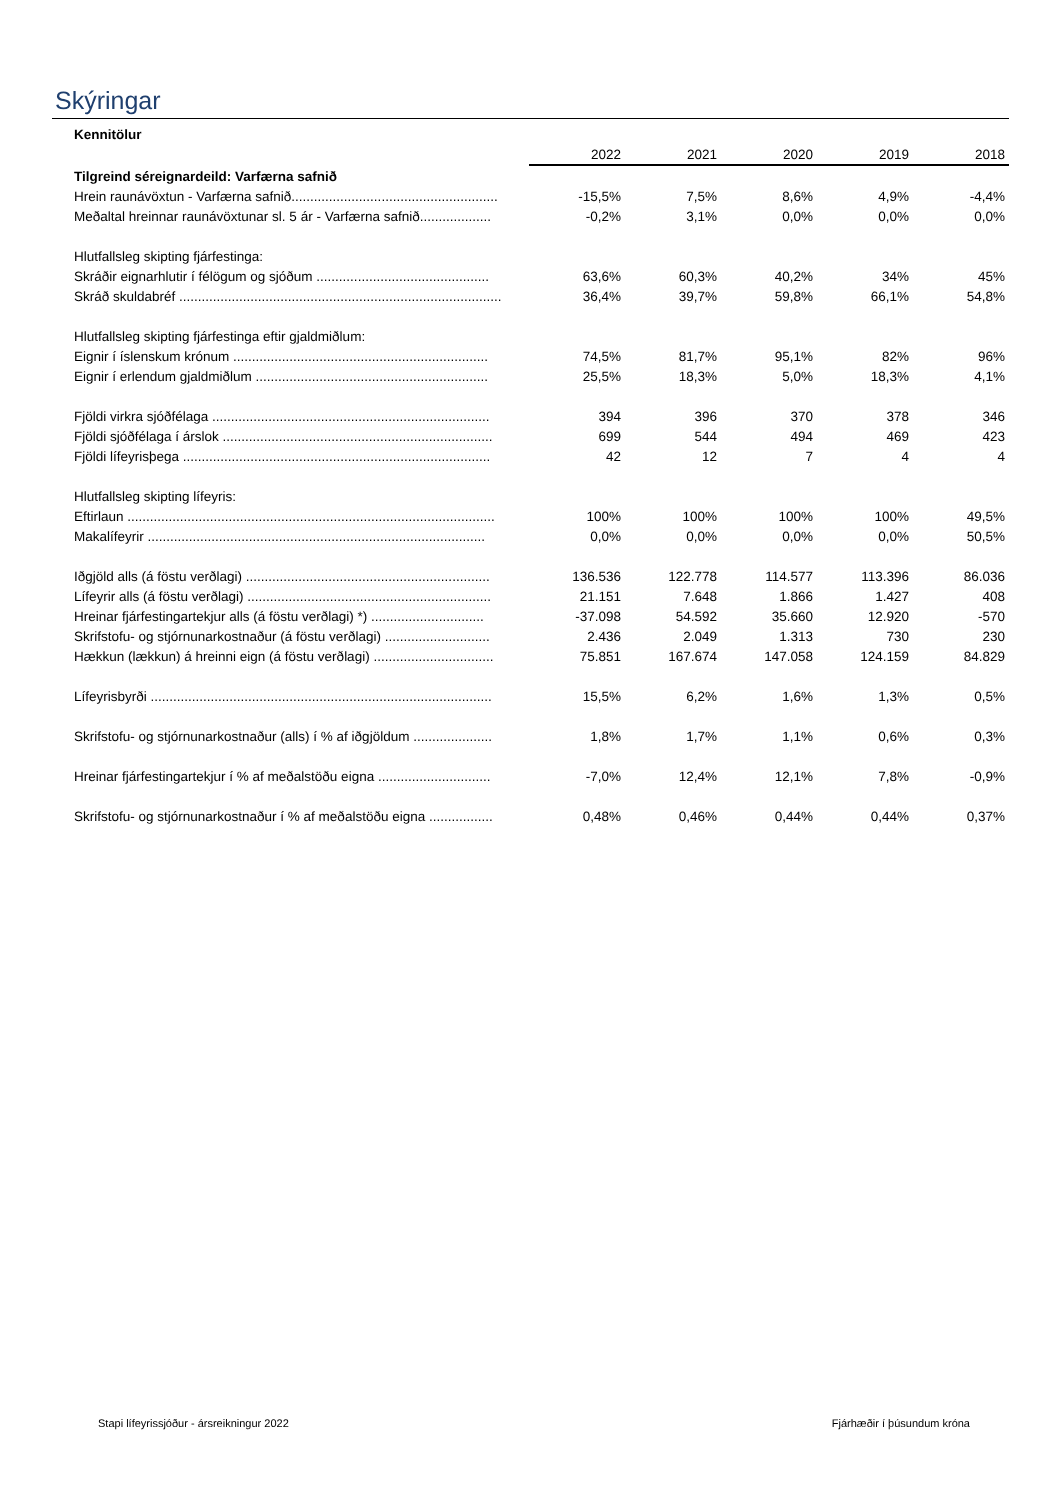Skýringar
| Kennitölur | | | | | |
| | 2022 | 2021 | 2020 | 2019 | 2018 |
| Tilgreind séreignardeild: Varfærna safnið | | | | | |
| Hrein raunávöxtun - Varfærna safnið....................................................... | -15,5% | 7,5% | 8,6% | 4,9% | -4,4% |
| Meðaltal hreinnar raunávöxtunar sl. 5 ár - Varfærna safnið................... | -0,2% | 3,1% | 0,0% | 0,0% | 0,0% |
| Hlutfallsleg skipting fjárfestinga: | | | | | |
| Skráðir eignarhlutir í félögum og sjóðum .............................................. | 63,6% | 60,3% | 40,2% | 34% | 45% |
| Skráð skuldabréf ...................................................................................... | 36,4% | 39,7% | 59,8% | 66,1% | 54,8% |
| Hlutfallsleg skipting fjárfestinga eftir gjaldmiðlum: | | | | | |
| Eignir í íslenskum krónum .................................................................... | 74,5% | 81,7% | 95,1% | 82% | 96% |
| Eignir í erlendum gjaldmiðlum .............................................................. | 25,5% | 18,3% | 5,0% | 18,3% | 4,1% |
| Fjöldi virkra sjóðfélaga .......................................................................... | 394 | 396 | 370 | 378 | 346 |
| Fjöldi sjóðfélaga í árslok ........................................................................ | 699 | 544 | 494 | 469 | 423 |
| Fjöldi lífeyrisþega .................................................................................. | 42 | 12 | 7 | 4 | 4 |
| Hlutfallsleg skipting lífeyris: | | | | | |
| Eftirlaun .................................................................................................. | 100% | 100% | 100% | 100% | 49,5% |
| Makalífeyrir .......................................................................................... | 0,0% | 0,0% | 0,0% | 0,0% | 50,5% |
| Iðgjöld alls (á föstu verðlagi) ................................................................. | 136.536 | 122.778 | 114.577 | 113.396 | 86.036 |
| Lífeyrir alls (á föstu verðlagi) ................................................................. | 21.151 | 7.648 | 1.866 | 1.427 | 408 |
| Hreinar fjárfestingartekjur alls (á föstu verðlagi) *) .............................. | -37.098 | 54.592 | 35.660 | 12.920 | -570 |
| Skrifstofu- og stjórnunarkostnaður (á föstu verðlagi) ............................ | 2.436 | 2.049 | 1.313 | 730 | 230 |
| Hækkun (lækkun) á hreinni eign (á föstu verðlagi) ................................ | 75.851 | 167.674 | 147.058 | 124.159 | 84.829 |
| Lífeyrisbyrði ........................................................................................... | 15,5% | 6,2% | 1,6% | 1,3% | 0,5% |
| Skrifstofu- og stjórnunarkostnaður (alls) í % af iðgjöldum ..................... | 1,8% | 1,7% | 1,1% | 0,6% | 0,3% |
| Hreinar fjárfestingartekjur í % af meðalstöðu eigna .............................. | -7,0% | 12,4% | 12,1% | 7,8% | -0,9% |
| Skrifstofu- og stjórnunarkostnaður í % af meðalstöðu eigna ................. | 0,48% | 0,46% | 0,44% | 0,44% | 0,37% |
Stapi lífeyrissjóður - ársreikningur 2022 Fjárhæðir í þúsundum króna